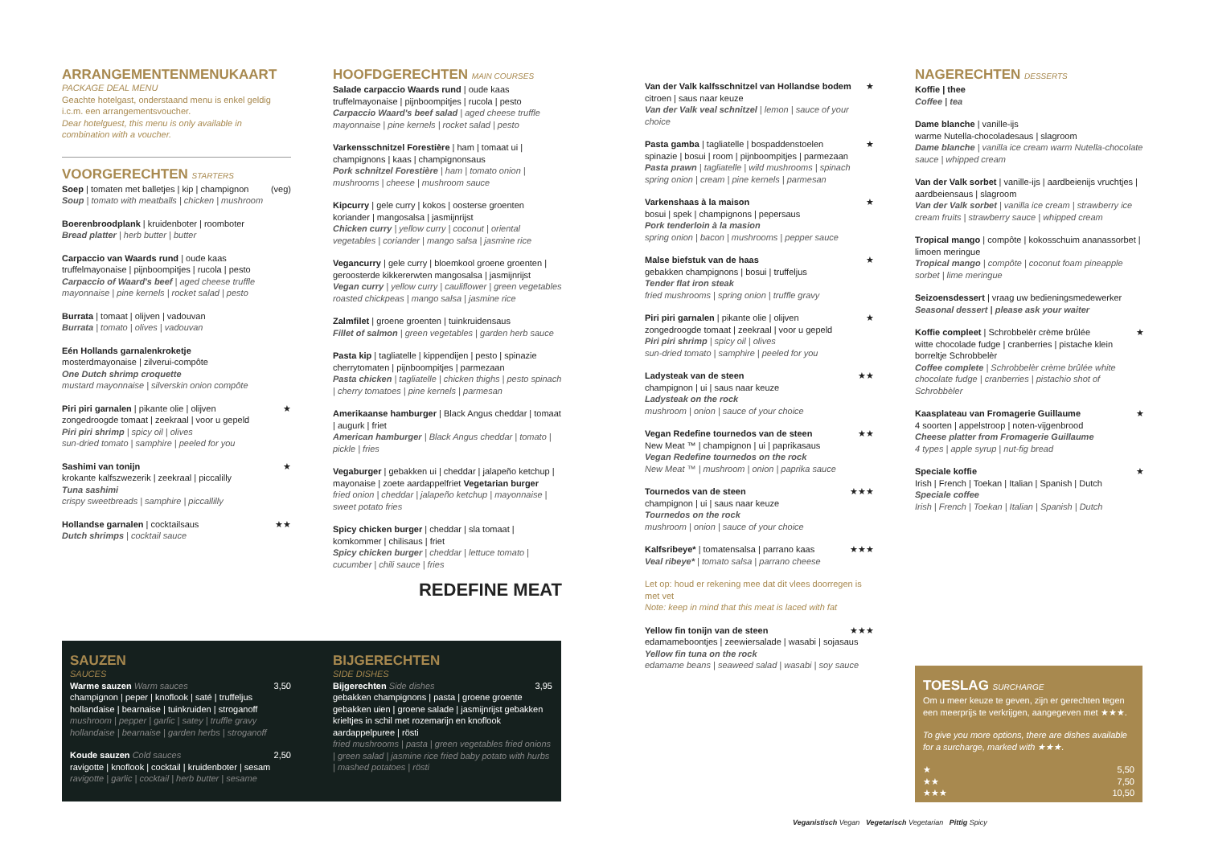ARRANGEMENTENMENUKAART
PACKAGE DEAL MENU
Geachte hotelgast, onderstaand menu is enkel geldig i.c.m. een arrangementsvoucher.
Dear hotelguest, this menu is only available in combination with a voucher.
VOORGERECHTEN STARTERS
Soep | tomaten met balletjes | kip | champignon (veg)
Soup | tomato with meatballs | chicken | mushroom
Boerenbroodplank | kruidenboter | roomboter
Bread platter | herb butter | butter
Carpaccio van Waards rund | oude kaas truffelmayonaise | pijnboompitjes | rucola | pesto
Carpaccio of Waard's beef | aged cheese truffle mayonnaise | pine kernels | rocket salad | pesto
Burrata | tomaat | olijven | vadouvan
Burrata | tomato | olives | vadouvan
Eén Hollands garnalenkroketje
mosterdmayonaise | zilverui-compôte
One Dutch shrimp croquette
mustard mayonnaise | silverskin onion compôte
Piri piri garnalen | pikante olie | olijven ★
zongedroogde tomaat | zeekraal | voor u gepeld
Piri piri shrimp | spicy oil | olives
sun-dried tomato | samphire | peeled for you
Sashimi van tonijn ★
krokante kalfszwezerik | zeekraal | piccalilly
Tuna sashimi
crispy sweetbreads | samphire | piccallilly
Hollandse garnalen | cocktailsaus ★★
Dutch shrimps | cocktail sauce
HOOFDGERECHTEN MAIN COURSES
Salade carpaccio Waards rund | oude kaas truffelmayonaise | pijnboompitjes | rucola | pesto
Carpaccio Waard's beef salad | aged cheese truffle mayonnaise | pine kernels | rocket salad | pesto
Varkensschnitzel Forestière | ham | tomaat ui | champignons | kaas | champignonsaus
Pork schnitzel Forestière | ham | tomato onion | mushrooms | cheese | mushroom sauce
Kipcurry | gele curry | kokos | oosterse groenten koriander | mangosalsa | jasmijnrijst
Chicken curry | yellow curry | coconut | oriental vegetables | coriander | mango salsa | jasmine rice
Vegancurry | gele curry | bloemkool groene groenten | geroosterde kikkererwten mangosalsa | jasmijnrijst
Vegan curry | yellow curry | cauliflower | green vegetables roasted chickpeas | mango salsa | jasmine rice
Zalmfilet | groene groenten | tuinkruidensaus
Fillet of salmon | green vegetables | garden herb sauce
Pasta kip | tagliatelle | kippendijen | pesto | spinazie cherrytomaten | pijnboompitjes | parmezaan
Pasta chicken | tagliatelle | chicken thighs | pesto spinach | cherry tomatoes | pine kernels | parmesan
Amerikaanse hamburger | Black Angus cheddar | tomaat | augurk | friet
American hamburger | Black Angus cheddar | tomato | pickle | fries
Vegaburger | gebakken ui | cheddar | jalapeño ketchup | mayonaise | zoete aardappelfriet Vegetarian burger
fried onion | cheddar | jalapeño ketchup | mayonnaise | sweet potato fries
Spicy chicken burger | cheddar | sla tomaat | komkommer | chilisaus | friet
Spicy chicken burger | cheddar | lettuce tomato | cucumber | chili sauce | fries
REDEFINE MEAT
Van der Valk kalfsschnitzel van Hollandse bodem ★
citroen | saus naar keuze
Van der Valk veal schnitzel | lemon | sauce of your choice
Pasta gamba | tagliatelle | bospaddenstoelen ★
spinazie | bosui | room | pijnboompitjes | parmezaan
Pasta prawn | tagliatelle | wild mushrooms | spinach spring onion | cream | pine kernels | parmesan
Varkenshaas à la maison ★
bosui | spek | champignons | pepersaus
Pork tenderloin à la masion
spring onion | bacon | mushrooms | pepper sauce
Malse biefstuk van de haas ★
gebakken champignons | bosui | truffeljus
Tender flat iron steak
fried mushrooms | spring onion | truffle gravy
Piri piri garnalen | pikante olie | olijven ★
zongedroogde tomaat | zeekraal | voor u gepeld
Piri piri shrimp | spicy oil | olives
sun-dried tomato | samphire | peeled for you
Ladysteak van de steen ★★
champignon | ui | saus naar keuze
Ladysteak on the rock
mushroom | onion | sauce of your choice
Vegan Redefine tournedos van de steen ★★
New Meat ™ | champignon | ui | paprikasaus
Vegan Redefine tournedos on the rock
New Meat ™ | mushroom | onion | paprika sauce
Tournedos van de steen ★★★
champignon | ui | saus naar keuze
Tournedos on the rock
mushroom | onion | sauce of your choice
Kalfsribeye* | tomatensalsa | parrano kaas ★★★
Veal ribeye* | tomato salsa | parrano cheese
Let op: houd er rekening mee dat dit vlees doorregen is met vet
Note: keep in mind that this meat is laced with fat
Yellow fin tonijn van de steen ★★★
edamameboontjes | zeewiersalade | wasabi | sojasaus
Yellow fin tuna on the rock
edamame beans | seaweed salad | wasabi | soy sauce
NAGERECHTEN DESSERTS
Koffie | thee
Coffee | tea
Dame blanche | vanille-ijs
warme Nutella-chocoladesaus | slagroom
Dame blanche | vanilla ice cream warm Nutella-chocolate sauce | whipped cream
Van der Valk sorbet | vanille-ijs | aardbeienijs vruchtjes | aardbeiensaus | slagroom
Van der Valk sorbet | vanilla ice cream | strawberry ice cream fruits | strawberry sauce | whipped cream
Tropical mango | compôte | kokosschuim ananassorbet | limoen meringue
Tropical mango | compôte | coconut foam pineapple sorbet | lime meringue
Seizoensdessert | vraag uw bedieningsmedewerker
Seasonal dessert | please ask your waiter
Koffie compleet | Schrobbelèr crème brûlée ★
witte chocolade fudge | cranberries | pistache klein borreltje Schrobbelèr
Coffee complete | Schrobbelèr crème brûlée white chocolate fudge | cranberries | pistachio shot of Schrobbèler
Kaasplateau van Fromagerie Guillaume ★
4 soorten | appelstroop | noten-vijgenbrood
Cheese platter from Fromagerie Guillaume
4 types | apple syrup | nut-fig bread
Speciale koffie ★
Irish | French | Toekan | Italian | Spanish | Dutch
Speciale coffee
Irish | French | Toekan | Italian | Spanish | Dutch
SAUZEN
SAUCES
Warme sauzen Warm sauces 3,50
champignon | peper | knoflook | saté | truffeljus hollandaise | bearnaise | tuinkruiden | stroganoff
mushroom | pepper | garlic | satey | truffle gravy hollandaise | bearnaise | garden herbs | stroganoff
Koude sauzen Cold sauces 2,50
ravigotte | knoflook | cocktail | kruidenboter | sesam
ravigotte | garlic | cocktail | herb butter | sesame
BIJGERECHTEN
SIDE DISHES
Bijgerechten Side dishes 3,95
gebakken champignons | pasta | groene groente gebakken uien | groene salade | jasmijnrijst gebakken krieltjes in schil met rozemarijn en knoflook aardappelpuree | rösti
fried mushrooms | pasta | green vegetables fried onions | green salad | jasmine rice fried baby potato with hurbs | mashed potatoes | rösti
TOESLAG SURCHARGE
Om u meer keuze te geven, zijn er gerechten tegen een meerprijs te verkrijgen, aangegeven met ★★★.
To give you more options, there are dishes available for a surcharge, marked with ★★★.
★ 5,50
★★ 7,50
★★★ 10,50
Veganistisch Vegan Vegetarisch Vegetarian Pittig Spicy